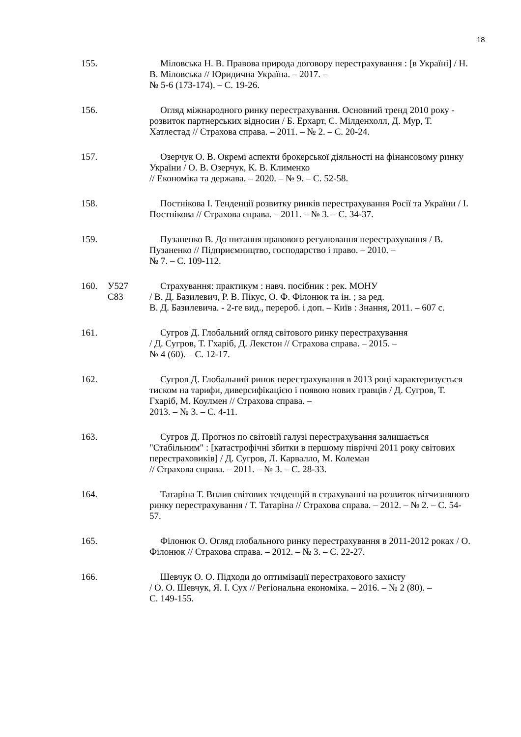18
155. Міловська Н. В. Правова природа договору перестрахування : [в Україні] / Н. В. Міловська // Юридична Україна. – 2017. –
№ 5-6 (173-174). – С. 19-26.
156. Огляд міжнародного ринку перестрахування. Основний тренд 2010 року - розвиток партнерських відносин / Б. Ерхарт, С. Мілденхолл, Д. Мур, Т. Хатлестад // Страхова справа. – 2011. – № 2. – С. 20-24.
157. Озерчук О. В. Окремі аспекти брокерської діяльності на фінансовому ринку України / О. В. Озерчук, К. В. Клименко
// Економіка та держава. – 2020. – № 9. – С. 52-58.
158. Постнікова І. Тенденції розвитку ринків перестрахування Росії та України / І. Постнікова // Страхова справа. – 2011. – № 3. – С. 34-37.
159. Пузаненко В. До питання правового регулювання перестрахування / В. Пузаненко // Підприємництво, господарство і право. – 2010. –
№ 7. – С. 109-112.
160. У527
С83
Страхування: практикум : навч. посібник : рек. МОНУ
/ В. Д. Базилевич, Р. В. Пікус, О. Ф. Філонюк та ін. ; за ред.
В. Д. Базилевича. - 2-ге вид., перероб. і доп. – Київ : Знання, 2011. – 607 с.
161. Сугров Д. Глобальний огляд світового ринку перестрахування
/ Д. Сугров, Т. Гхаріб, Д. Лекстон // Страхова справа. – 2015. –
№ 4 (60). – С. 12-17.
162. Сугров Д. Глобальний ринок перестрахування в 2013 році характеризується тиском на тарифи, диверсифікацією і появою нових гравців / Д. Сугров, Т. Гхаріб, М. Коулмен // Страхова справа. –
2013. – № 3. – С. 4-11.
163. Сугров Д. Прогноз по світовій галузі перестрахування залишається "Стабільним" : [катастрофічні збитки в першому півріччі 2011 року світових перестраховиків] / Д. Сугров, Л. Карвалло, М. Колеман
// Страхова справа. – 2011. – № 3. – С. 28-33.
164. Татаріна Т. Вплив світових тенденцій в страхуванні на розвиток вітчизняного ринку перестрахування / Т. Татаріна // Страхова справа. – 2012. – № 2. – С. 54-57.
165. Філонюк О. Огляд глобального ринку перестрахування в 2011-2012 роках / О. Філонюк // Страхова справа. – 2012. – № 3. – С. 22-27.
166. Шевчук О. О. Підходи до оптимізації перестрахового захисту
/ О. О. Шевчук, Я. І. Сух // Регіональна економіка. – 2016. – № 2 (80). –
С. 149-155.